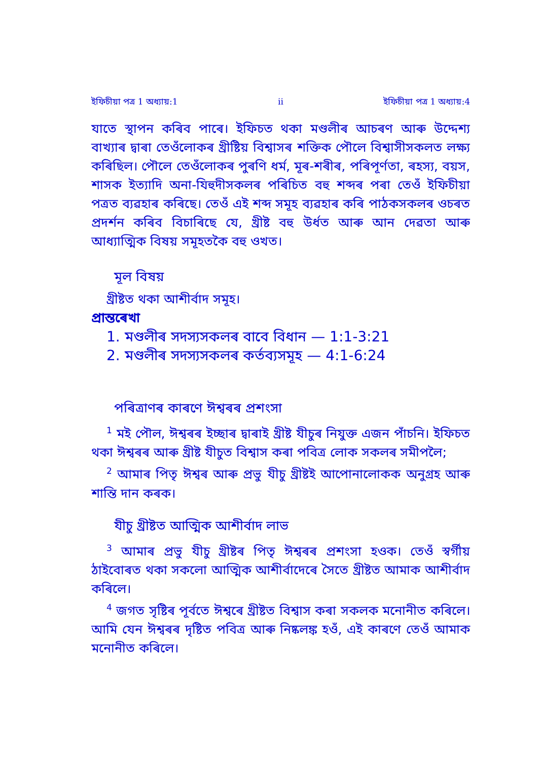ইফিচীয়া পত্র 1 অধ্যায়:1 ii ইফিচীয়া পত্র 1 অধ্যায়:4
যাতে স্থাপন কৰিব পাৰে। ইফিচত থকা মণ্ডলীৰ আচৰণ আৰু উদ্দেশ্য বাখ্যাৰ দ্বাৰা তেওঁলোকৰ খ্ৰীষ্টিয় বিশ্বাসৰ শক্তিক পৌলে বিশ্বাসীসকলত লক্ষ্য কৰিছিল। পৌলে তেওঁলোকৰ পুৰণি ধৰ্ম, মূৰ-শৰীৰ, পৰিপূৰ্ণতা, ৰহস্য, বয়স, শাসক ইত্যাদি অনা-যিহুদীসকলৰ পৰিচিত বহু শব্দৰ পৰা তেওঁ ইফিচীয়া পত্ৰত ব্যৱহাৰ কৰিছে। তেওঁ এই শব্দ সমূহ ব্যৱহাৰ কৰি পাঠকসকলৰ ওচৰত প্ৰদৰ্শন কৰিব বিচাৰিছে যে, খ্ৰীষ্ট বহু উৰ্ধত আৰু আন দেৱতা আৰু আধ্যাত্মিক বিষয় সমূহতকৈ বহু ওখত।
মূল বিষয়
খ্ৰীষ্টত থকা আশীৰ্বাদ সমূহ।
প্ৰান্তৰেখা
1. মণ্ডলীৰ সদস্যসকলৰ বাবে বিধান — 1:1-3:21
2. মণ্ডলীৰ সদস্যসকলৰ কৰ্তব্যসমূহ — 4:1-6:24
পৰিত্ৰাণৰ কাৰণে ঈশ্বৰৰ প্ৰশংসা
<sup>1</sup> মই পৌল, ঈশ্বৰৰ ইচ্ছাৰ দ্বাৰাই খ্ৰীষ্ট যীচুৰ নিযুক্ত এজন পাঁচনি। ইফিচত থকা ঈশ্বৰৰ আৰু খ্ৰীষ্ট যীচুত বিশ্বাস কৰা পবিত্ৰ লোক সকলৰ সমীপলৈ;
<sup>2</sup> আমাৰ পিতৃ ঈশ্বৰ আৰু প্ৰভু যীচু খ্ৰীষ্টই আপোনালোকক অনুগ্ৰহ আৰু শান্তি দান কৰক।
যীচু খ্ৰীষ্টত আত্মিক আশীৰ্বাদ লাভ
<sup>3</sup> আমাৰ প্ৰভু যীচু খ্ৰীষ্টৰ পিতৃ ঈশ্বৰৰ প্ৰশংসা হওক। তেওঁ স্বৰ্গীয় ঠাইবোৰত থকা সকলো আত্মিক আশীৰ্বাদেৰে সৈতে খ্ৰীষ্টত আমাক আশীৰ্বাদ কৰিলে।
<sup>4</sup> জগত সৃষ্টিৰ পূৰ্বতে ঈশ্বৰে খ্ৰীষ্টত বিশ্বাস কৰা সকলক মনোনীত কৰিলে। আমি যেন ঈশ্বৰৰ দৃষ্টিত পবিত্ৰ আৰু নিষ্কলঙ্ক হওঁ, এই কাৰণে তেওঁ আমাক মনোনীত কৰিলে।